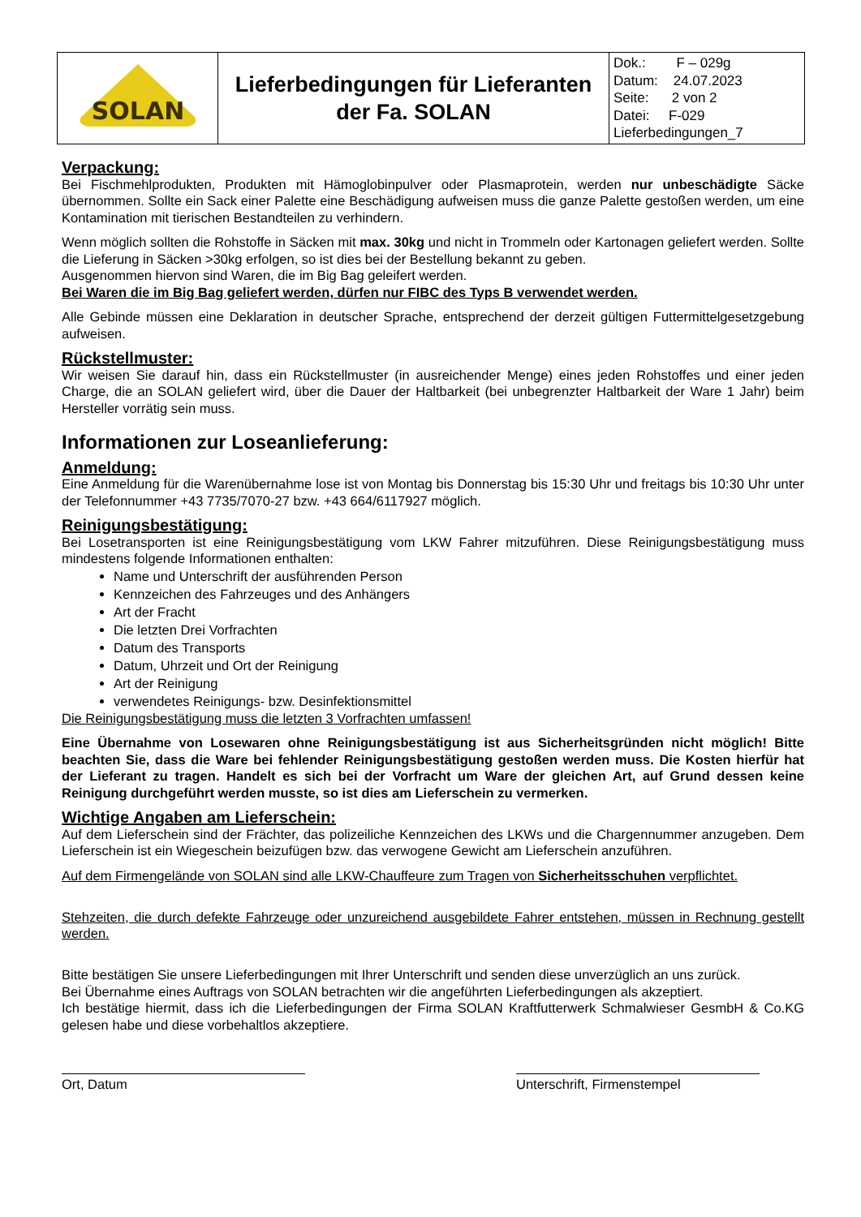| SOLAN | Lieferbedingungen für Lieferanten der Fa. SOLAN | Dok.: F – 029g Datum: 24.07.2023 Seite: 2 von 2 Datei: F-029 Lieferbedingungen_7 |
Verpackung:
Bei Fischmehlprodukten, Produkten mit Hämoglobinpulver oder Plasmaprotein, werden nur unbeschädigte Säcke übernommen. Sollte ein Sack einer Palette eine Beschädigung aufweisen muss die ganze Palette gestoßen werden, um eine Kontamination mit tierischen Bestandteilen zu verhindern.
Wenn möglich sollten die Rohstoffe in Säcken mit max. 30kg und nicht in Trommeln oder Kartonagen geliefert werden. Sollte die Lieferung in Säcken >30kg erfolgen, so ist dies bei der Bestellung bekannt zu geben.
Ausgenommen hiervon sind Waren, die im Big Bag geleifert werden.
Bei Waren die im Big Bag geliefert werden, dürfen nur FIBC des Typs B verwendet werden.
Alle Gebinde müssen eine Deklaration in deutscher Sprache, entsprechend der derzeit gültigen Futtermittelgesetzgebung aufweisen.
Rückstellmuster:
Wir weisen Sie darauf hin, dass ein Rückstellmuster (in ausreichender Menge) eines jeden Rohstoffes und einer jeden Charge, die an SOLAN geliefert wird, über die Dauer der Haltbarkeit (bei unbegrenzter Haltbarkeit der Ware 1 Jahr) beim Hersteller vorrätig sein muss.
Informationen zur Loseanlieferung:
Anmeldung:
Eine Anmeldung für die Warenübernahme lose ist von Montag bis Donnerstag bis 15:30 Uhr und freitags bis 10:30 Uhr unter der Telefonnummer +43 7735/7070-27 bzw. +43 664/6117927 möglich.
Reinigungsbestätigung:
Bei Losetransporten ist eine Reinigungsbestätigung vom LKW Fahrer mitzuführen. Diese Reinigungsbestätigung muss mindestens folgende Informationen enthalten:
Name und Unterschrift der ausführenden Person
Kennzeichen des Fahrzeuges und des Anhängers
Art der Fracht
Die letzten Drei Vorfrachten
Datum des Transports
Datum, Uhrzeit und Ort der Reinigung
Art der Reinigung
verwendetes Reinigungs- bzw. Desinfektionsmittel
Die Reinigungsbestätigung muss die letzten 3 Vorfrachten umfassen!
Eine Übernahme von Losewaren ohne Reinigungsbestätigung ist aus Sicherheitsgründen nicht möglich! Bitte beachten Sie, dass die Ware bei fehlender Reinigungsbestätigung gestoßen werden muss. Die Kosten hierfür hat der Lieferant zu tragen. Handelt es sich bei der Vorfracht um Ware der gleichen Art, auf Grund dessen keine Reinigung durchgeführt werden musste, so ist dies am Lieferschein zu vermerken.
Wichtige Angaben am Lieferschein:
Auf dem Lieferschein sind der Frächter, das polizeiliche Kennzeichen des LKWs und die Chargennummer anzugeben. Dem Lieferschein ist ein Wiegeschein beizufügen bzw. das verwogene Gewicht am Lieferschein anzuführen.
Auf dem Firmengelände von SOLAN sind alle LKW-Chauffeure zum Tragen von Sicherheitsschuhen verpflichtet.
Stehzeiten, die durch defekte Fahrzeuge oder unzureichend ausgebildete Fahrer entstehen, müssen in Rechnung gestellt werden.
Bitte bestätigen Sie unsere Lieferbedingungen mit Ihrer Unterschrift und senden diese unverzüglich an uns zurück.
Bei Übernahme eines Auftrags von SOLAN betrachten wir die angeführten Lieferbedingungen als akzeptiert.
Ich bestätige hiermit, dass ich die Lieferbedingungen der Firma SOLAN Kraftfutterwerk Schmalwieser GesmbH & Co.KG gelesen habe und diese vorbehaltlos akzeptiere.
Ort, Datum Unterschrift, Firmenstempel